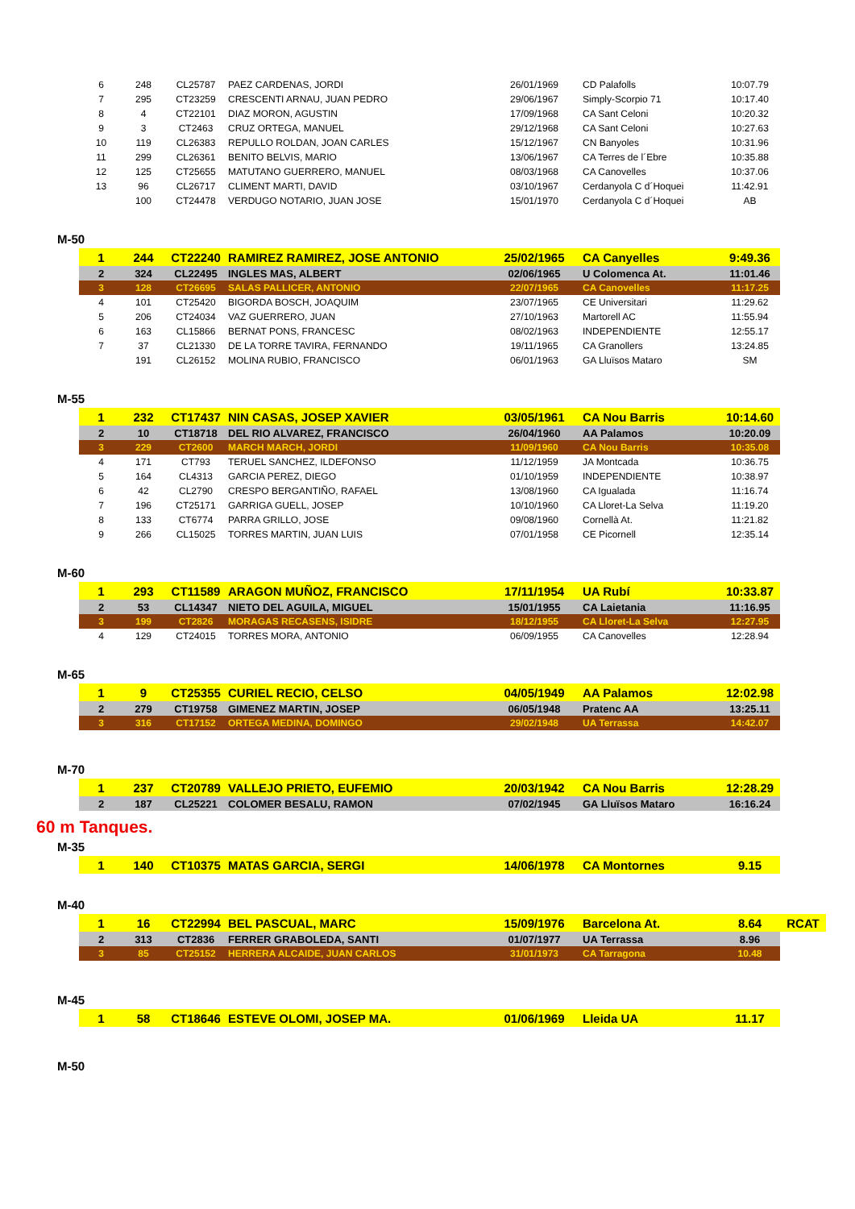| 6 | 248 | CL25787 | PAEZ CARDENAS, JORDI | 26/01/1969 | CD Palafolls | 10:07.79 |
| 7 | 295 | CT23259 | CRESCENTI ARNAU, JUAN PEDRO | 29/06/1967 | Simply-Scorpio 71 | 10:17.40 |
| 8 | 4 | CT22101 | DIAZ MORON, AGUSTIN | 17/09/1968 | CA Sant Celoni | 10:20.32 |
| 9 | 3 | CT2463 | CRUZ ORTEGA, MANUEL | 29/12/1968 | CA Sant Celoni | 10:27.63 |
| 10 | 119 | CL26383 | REPULLO ROLDAN, JOAN CARLES | 15/12/1967 | CN Banyoles | 10:31.96 |
| 11 | 299 | CL26361 | BENITO BELVIS, MARIO | 13/06/1967 | CA Terres de l´Ebre | 10:35.88 |
| 12 | 125 | CT25655 | MATUTANO GUERRERO, MANUEL | 08/03/1968 | CA Canovelles | 10:37.06 |
| 13 | 96 | CL26717 | CLIMENT MARTI, DAVID | 03/10/1967 | Cerdanyola C d´Hoquei | 11:42.91 |
| | 100 | CT24478 | VERDUGO NOTARIO, JUAN JOSE | 15/01/1970 | Cerdanyola C d´Hoquei | AB |
M-50
| 1 | 244 | CT22240 | RAMIREZ RAMIREZ, JOSE ANTONIO | 25/02/1965 | CA Canyelles | 9:49.36 |
| 2 | 324 | CL22495 | INGLES MAS, ALBERT | 02/06/1965 | U Colomenca At. | 11:01.46 |
| 3 | 128 | CT26695 | SALAS PALLICER, ANTONIO | 22/07/1965 | CA Canovelles | 11:17.25 |
| 4 | 101 | CT25420 | BIGORDA BOSCH, JOAQUIM | 23/07/1965 | CE Universitari | 11:29.62 |
| 5 | 206 | CT24034 | VAZ GUERRERO, JUAN | 27/10/1963 | Martorell AC | 11:55.94 |
| 6 | 163 | CL15866 | BERNAT PONS, FRANCESC | 08/02/1963 | INDEPENDIENTE | 12:55.17 |
| 7 | 37 | CL21330 | DE LA TORRE TAVIRA, FERNANDO | 19/11/1965 | CA Granollers | 13:24.85 |
| | 191 | CL26152 | MOLINA RUBIO, FRANCISCO | 06/01/1963 | GA Lluïsos Mataro | SM |
M-55
| 1 | 232 | CT17437 | NIN CASAS, JOSEP XAVIER | 03/05/1961 | CA Nou Barris | 10:14.60 |
| 2 | 10 | CT18718 | DEL RIO ALVAREZ, FRANCISCO | 26/04/1960 | AA Palamos | 10:20.09 |
| 3 | 229 | CT2600 | MARCH MARCH, JORDI | 11/09/1960 | CA Nou Barris | 10:35.08 |
| 4 | 171 | CT793 | TERUEL SANCHEZ, ILDEFONSO | 11/12/1959 | JA Montcada | 10:36.75 |
| 5 | 164 | CL4313 | GARCIA PEREZ, DIEGO | 01/10/1959 | INDEPENDIENTE | 10:38.97 |
| 6 | 42 | CL2790 | CRESPO BERGANTIÑO, RAFAEL | 13/08/1960 | CA Igualada | 11:16.74 |
| 7 | 196 | CT25171 | GARRIGA GUELL, JOSEP | 10/10/1960 | CA Lloret-La Selva | 11:19.20 |
| 8 | 133 | CT6774 | PARRA GRILLO, JOSE | 09/08/1960 | Cornellà At. | 11:21.82 |
| 9 | 266 | CL15025 | TORRES MARTIN, JUAN LUIS | 07/01/1958 | CE Picornell | 12:35.14 |
M-60
| 1 | 293 | CT11589 | ARAGON MUÑOZ, FRANCISCO | 17/11/1954 | UA Rubí | 10:33.87 |
| 2 | 53 | CL14347 | NIETO DEL AGUILA, MIGUEL | 15/01/1955 | CA Laietania | 11:16.95 |
| 3 | 199 | CT2826 | MORAGAS RECASENS, ISIDRE | 18/12/1955 | CA Lloret-La Selva | 12:27.95 |
| 4 | 129 | CT24015 | TORRES MORA, ANTONIO | 06/09/1955 | CA Canovelles | 12:28.94 |
M-65
| 1 | 9 | CT25355 | CURIEL RECIO, CELSO | 04/05/1949 | AA Palamos | 12:02.98 |
| 2 | 279 | CT19758 | GIMENEZ MARTIN, JOSEP | 06/05/1948 | Pratenc AA | 13:25.11 |
| 3 | 316 | CT17152 | ORTEGA MEDINA, DOMINGO | 29/02/1948 | UA Terrassa | 14:42.07 |
M-70
| 1 | 237 | CT20789 | VALLEJO PRIETO, EUFEMIO | 20/03/1942 | CA Nou Barris | 12:28.29 |
| 2 | 187 | CL25221 | COLOMER BESALU, RAMON | 07/02/1945 | GA Lluïsos Mataro | 16:16.24 |
60 m Tanques.
M-35
| 1 | 140 | CT10375 | MATAS GARCIA, SERGI | 14/06/1978 | CA Montornes | 9.15 |
M-40
| 1 | 16 | CT22994 | BEL PASCUAL, MARC | 15/09/1976 | Barcelona At. | 8.64 | RCAT |
| 2 | 313 | CT2836 | FERRER GRABOLEDA, SANTI | 01/07/1977 | UA Terrassa | 8.96 | |
| 3 | 85 | CT25152 | HERRERA ALCAIDE, JUAN CARLOS | 31/01/1973 | CA Tarragona | 10.48 | |
M-45
| 1 | 58 | CT18646 | ESTEVE OLOMI, JOSEP MA. | 01/06/1969 | Lleida UA | 11.17 |
M-50